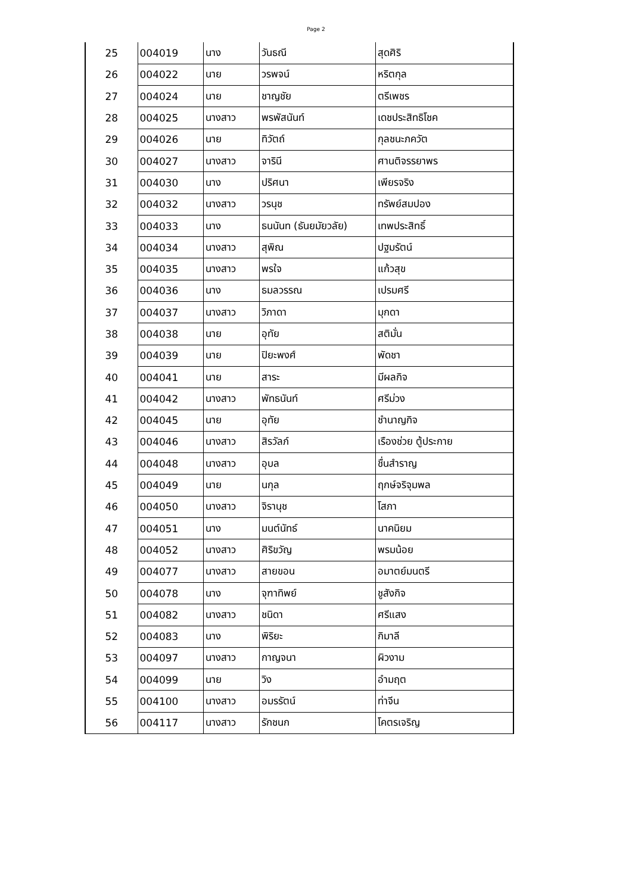Page 2
| 25 | 004019 | นาง | วันธณี | สุดศิริ |
| 26 | 004022 | นาย | วรพจน์ | หริตกุล |
| 27 | 004024 | นาย | ชาญชัย | ตรีเพชร |
| 28 | 004025 | นางสาว | พรพัสนันท์ | เดชประสิทธิโชค |
| 29 | 004026 | นาย | ทิวัตถ์ | กุลชนะภควัต |
| 30 | 004027 | นางสาว | จารินี | ศานติจรรยาพร |
| 31 | 004030 | นาง | ปริศนา | เพียรจริง |
| 32 | 004032 | นางสาว | วรนุช | ทรัพย์สมปอง |
| 33 | 004033 | นาง | ธนนันท (ธันยมัยวลัย) | เทพประสิทธิ์ |
| 34 | 004034 | นางสาว | สุพิณ | ปฐมรัตน์ |
| 35 | 004035 | นางสาว | พรใจ | แก้วสุข |
| 36 | 004036 | นาง | ธมลวรรณ | เปรมศรี |
| 37 | 004037 | นางสาว | วิภาดา | มุกดา |
| 38 | 004038 | นาย | อุทัย | สติมั่น |
| 39 | 004039 | นาย | ปิยะพงศ์ | พัดชา |
| 40 | 004041 | นาย | สาระ | มีผลกิจ |
| 41 | 004042 | นางสาว | พัทธนันท์ | ศรีม่วง |
| 42 | 004045 | นาย | อุทัย | ชำนาญกิจ |
| 43 | 004046 | นางสาว | สิรวัลภ์ | เรืองช่วย ตู้ประกาย |
| 44 | 004048 | นางสาว | อุบล | ชื่นสำราญ |
| 45 | 004049 | นาย | นกุล | ฤกษ์จริจุมพล |
| 46 | 004050 | นางสาว | จิรานุช | โสภา |
| 47 | 004051 | นาง | มนต์นัทธ์ | นาคนิยม |
| 48 | 004052 | นางสาว | ศิริขวัญ | พรมน้อย |
| 49 | 004077 | นางสาว | สายขอน | อมาตย์มนตรี |
| 50 | 004078 | นาง | จุฑาทิพย์ | ชูสังกิจ |
| 51 | 004082 | นางสาว | ชนิดา | ศรีแสง |
| 52 | 004083 | นาง | พิริยะ | กิมาลี |
| 53 | 004097 | นางสาว | กาญจนา | ผิวงาม |
| 54 | 004099 | นาย | วิง | อำมฤต |
| 55 | 004100 | นางสาว | อมรรัตน์ | ท่าจีน |
| 56 | 004117 | นางสาว | รักชนก | โคตรเจริญ |